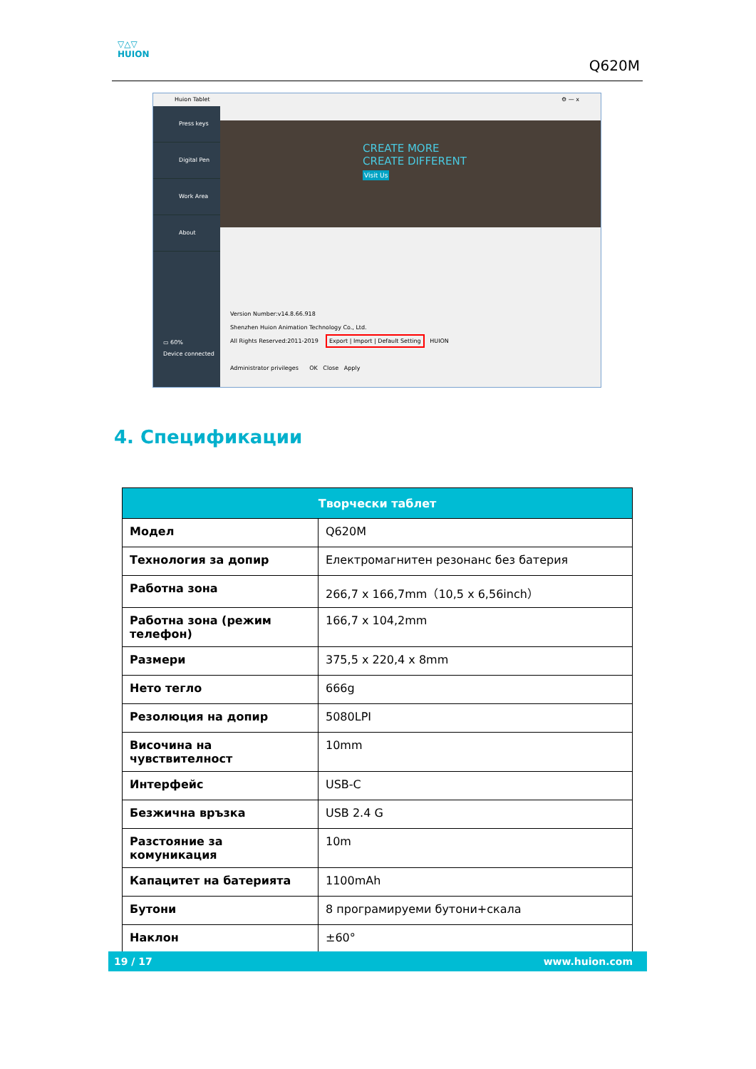▽△▽
HUION
Q620M
Huion Tablet ⚙ — x
Press keys
Digital Pen
Work Area
About
▭ 60%
Device connected
CREATE MORE
CREATE DIFFERENT
Visit Us
Version Number:v14.8.66.918
Shenzhen Huion Animation Technology Co., Ltd.
All Rights Reserved:2011-2019 Export | Import | Default Setting HUION
Administrator privileges OK Close Apply
4. Спецификации
| Творчески таблет | |
| --- | --- |
| Модел | Q620M |
| Технология за допир | Електромагнитен резонанс без батерия |
| Работна зона | 266,7 x 166,7mm（10,5 x 6,56inch） |
| Работна зона (режим телефон) | 166,7 x 104,2mm |
| Размери | 375,5 x 220,4 x 8mm |
| Нето тегло | 666g |
| Резолюция на допир | 5080LPI |
| Височина на чувствителност | 10mm |
| Интерфейс | USB-C |
| Безжична връзка | USB 2.4 G |
| Разстояние за комуникация | 10m |
| Капацитет на батерията | 1100mAh |
| Бутони | 8 програмируеми бутони+скала |
| Наклон | ±60° |
19 / 17 www.huion.com